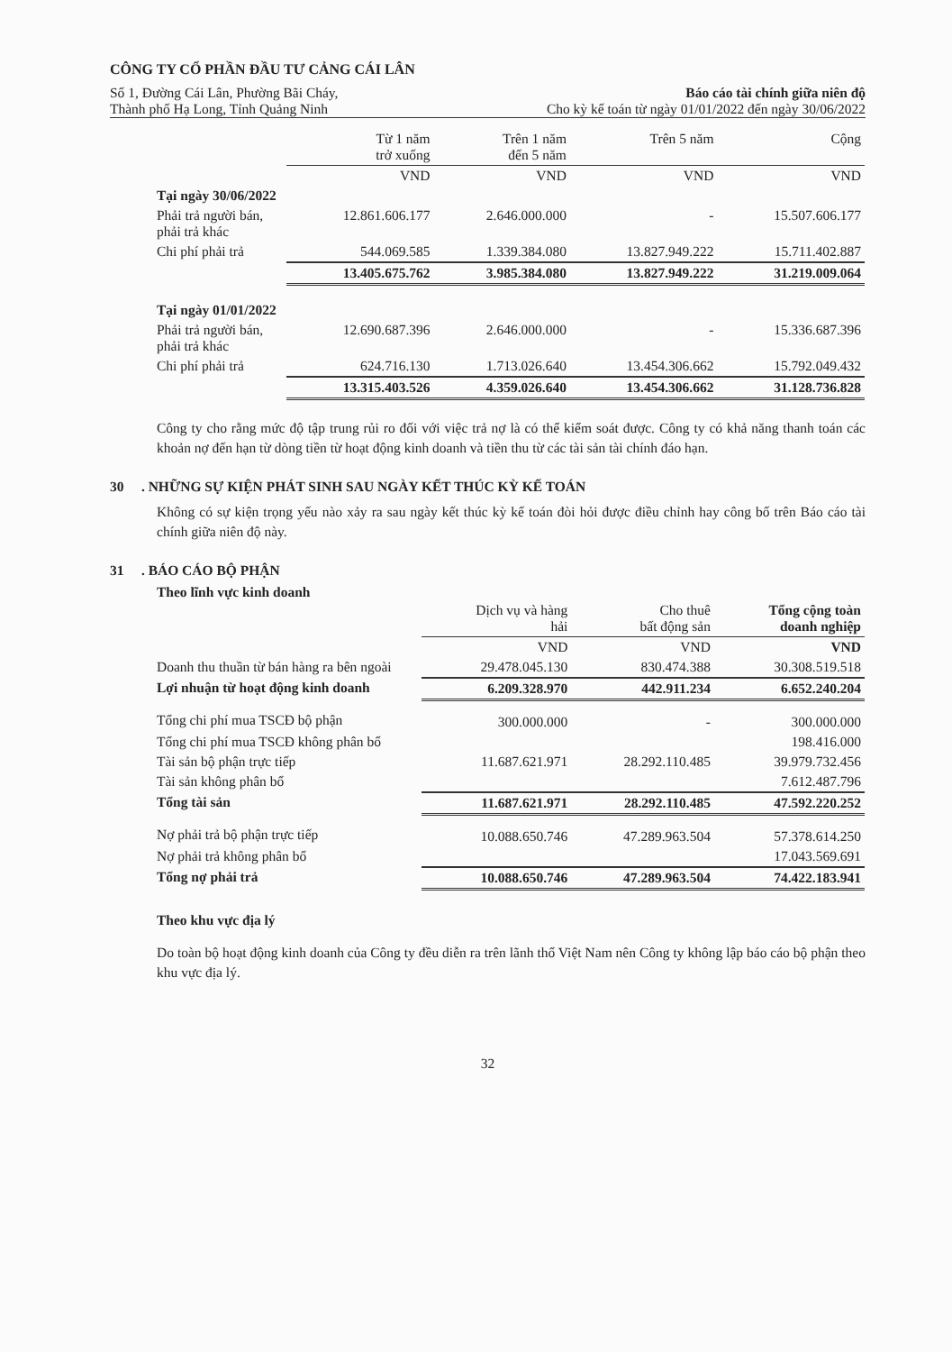CÔNG TY CỔ PHẦN ĐẦU TƯ CẢNG CÁI LÂN
Số 1, Đường Cái Lân, Phường Bãi Cháy,
Báo cáo tài chính giữa niên độ
Thành phố Hạ Long, Tỉnh Quảng Ninh
Cho kỳ kế toán từ ngày 01/01/2022 đến ngày 30/06/2022
| | Từ 1 năm trở xuống | Trên 1 năm đến 5 năm | Trên 5 năm | Cộng |
| --- | --- | --- | --- | --- |
| | VND | VND | VND | VND |
| Tại ngày 30/06/2022 | | | | |
| Phải trả người bán, phải trả khác | 12.861.606.177 | 2.646.000.000 | - | 15.507.606.177 |
| Chi phí phải trả | 544.069.585 | 1.339.384.080 | 13.827.949.222 | 15.711.402.887 |
| | 13.405.675.762 | 3.985.384.080 | 13.827.949.222 | 31.219.009.064 |
| Tại ngày 01/01/2022 | | | | |
| Phải trả người bán, phải trả khác | 12.690.687.396 | 2.646.000.000 | - | 15.336.687.396 |
| Chi phí phải trả | 624.716.130 | 1.713.026.640 | 13.454.306.662 | 15.792.049.432 |
| | 13.315.403.526 | 4.359.026.640 | 13.454.306.662 | 31.128.736.828 |
Công ty cho rằng mức độ tập trung rủi ro đối với việc trả nợ là có thể kiểm soát được. Công ty có khả năng thanh toán các khoản nợ đến hạn từ dòng tiền từ hoạt động kinh doanh và tiền thu từ các tài sản tài chính đáo hạn.
30 . NHỮNG SỰ KIỆN PHÁT SINH SAU NGÀY KẾT THÚC KỲ KẾ TOÁN
Không có sự kiện trọng yếu nào xảy ra sau ngày kết thúc kỳ kế toán đòi hỏi được điều chỉnh hay công bố trên Báo cáo tài chính giữa niên độ này.
31 . BÁO CÁO BỘ PHẬN
Theo lĩnh vực kinh doanh
| | Dịch vụ và hàng hải | Cho thuê bất động sản | Tổng cộng toàn doanh nghiệp |
| --- | --- | --- | --- |
| | VND | VND | VND |
| Doanh thu thuần từ bán hàng ra bên ngoài | 29.478.045.130 | 830.474.388 | 30.308.519.518 |
| Lợi nhuận từ hoạt động kinh doanh | 6.209.328.970 | 442.911.234 | 6.652.240.204 |
| Tổng chi phí mua TSCĐ bộ phận | 300.000.000 | - | 300.000.000 |
| Tổng chi phí mua TSCĐ không phân bổ | | | 198.416.000 |
| Tài sản bộ phận trực tiếp | 11.687.621.971 | 28.292.110.485 | 39.979.732.456 |
| Tài sản không phân bổ | | | 7.612.487.796 |
| Tổng tài sản | 11.687.621.971 | 28.292.110.485 | 47.592.220.252 |
| Nợ phải trả bộ phận trực tiếp | 10.088.650.746 | 47.289.963.504 | 57.378.614.250 |
| Nợ phải trả không phân bổ | | | 17.043.569.691 |
| Tổng nợ phải trả | 10.088.650.746 | 47.289.963.504 | 74.422.183.941 |
Theo khu vực địa lý
Do toàn bộ hoạt động kinh doanh của Công ty đều diễn ra trên lãnh thổ Việt Nam nên Công ty không lập báo cáo bộ phận theo khu vực địa lý.
32